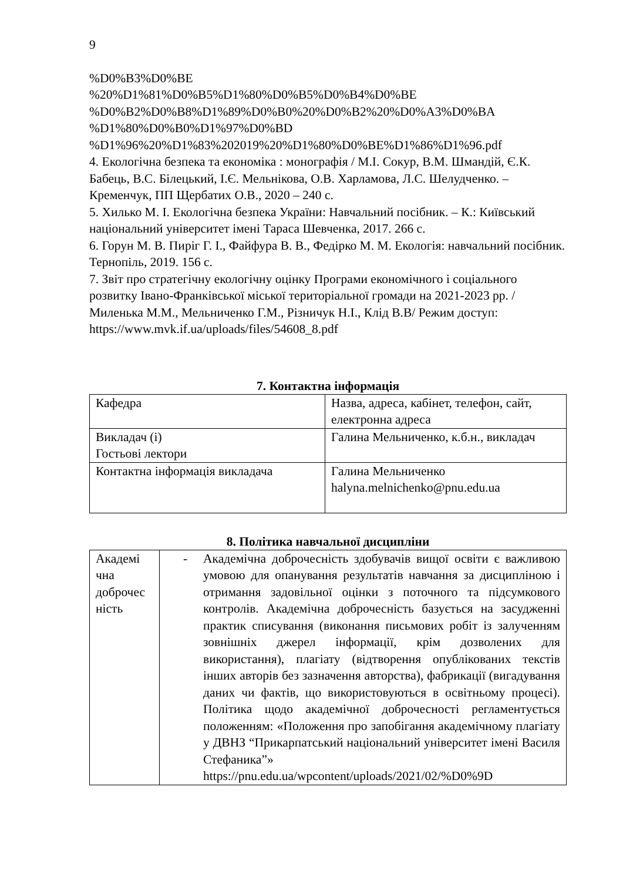9
%D0%B3%D0%BE
%20%D1%81%D0%B5%D1%80%D0%B5%D0%B4%D0%BE
%D0%B2%D0%B8%D1%89%D0%B0%20%D0%B2%20%D0%A3%D0%BA
%D1%80%D0%B0%D1%97%D0%BD
%D1%96%20%D1%83%202019%20%D1%80%D0%BE%D1%86%D1%96.pdf
4. Екологічна безпека та економіка : монографія / М.І. Сокур, В.М. Шмандій, Є.К. Бабець, В.С. Білецький, І.Є. Мельнікова, О.В. Харламова, Л.С. Шелудченко. – Кременчук, ПП Щербатих О.В., 2020 – 240 с.
5. Хилько М. І. Екологічна безпека України: Навчальний посібник. – К.: Київський національний університет імені Тараса Шевченка, 2017. 266 с.
6. Горун М. В. Пиріг Г. І., Файфура В. В., Федірко М. М. Екологія: навчальний посібник. Тернопіль, 2019. 156 с.
7. Звіт про стратегічну екологічну оцінку Програми економічного і соціального розвитку Івано-Франківської міської територіальної громади на 2021-2023 рр. / Миленька М.М., Мельниченко Г.М., Різничук Н.І., Клід В.В/ Режим доступ: https://www.mvk.if.ua/uploads/files/54608_8.pdf
7. Контактна інформація
| Кафедра | Назва, адреса, кабінет, телефон, сайт, електронна адреса |
| Викладач (і) Гостьові лектори | Галина Мельниченко, к.б.н., викладач |
| Контактна інформація викладача | Галина Мельниченко halyna.melnichenko@pnu.edu.ua |
8. Політика навчальної дисципліни
| Академі чна доброчес ність | - Академічна доброчесність здобувачів вищої освіти є важливою умовою для опанування результатів навчання за дисципліною і отримання задовільної оцінки з поточного та підсумкового контролів. Академічна доброчесність базується на засудженні практик списування (виконання письмових робіт із залученням зовнішніх джерел інформації, крім дозволених для використання), плагіату (відтворення опублікованих текстів інших авторів без зазначення авторства), фабрикації (вигадування даних чи фактів, що використовуються в освітньому процесі). Політика щодо академічної доброчесності регламентується положенням: «Положення про запобігання академічному плагіату у ДВНЗ “Прикарпатський національний університет імені Василя Стефаника”» https://pnu.edu.ua/wpcontent/uploads/2021/02/%D0%9D |